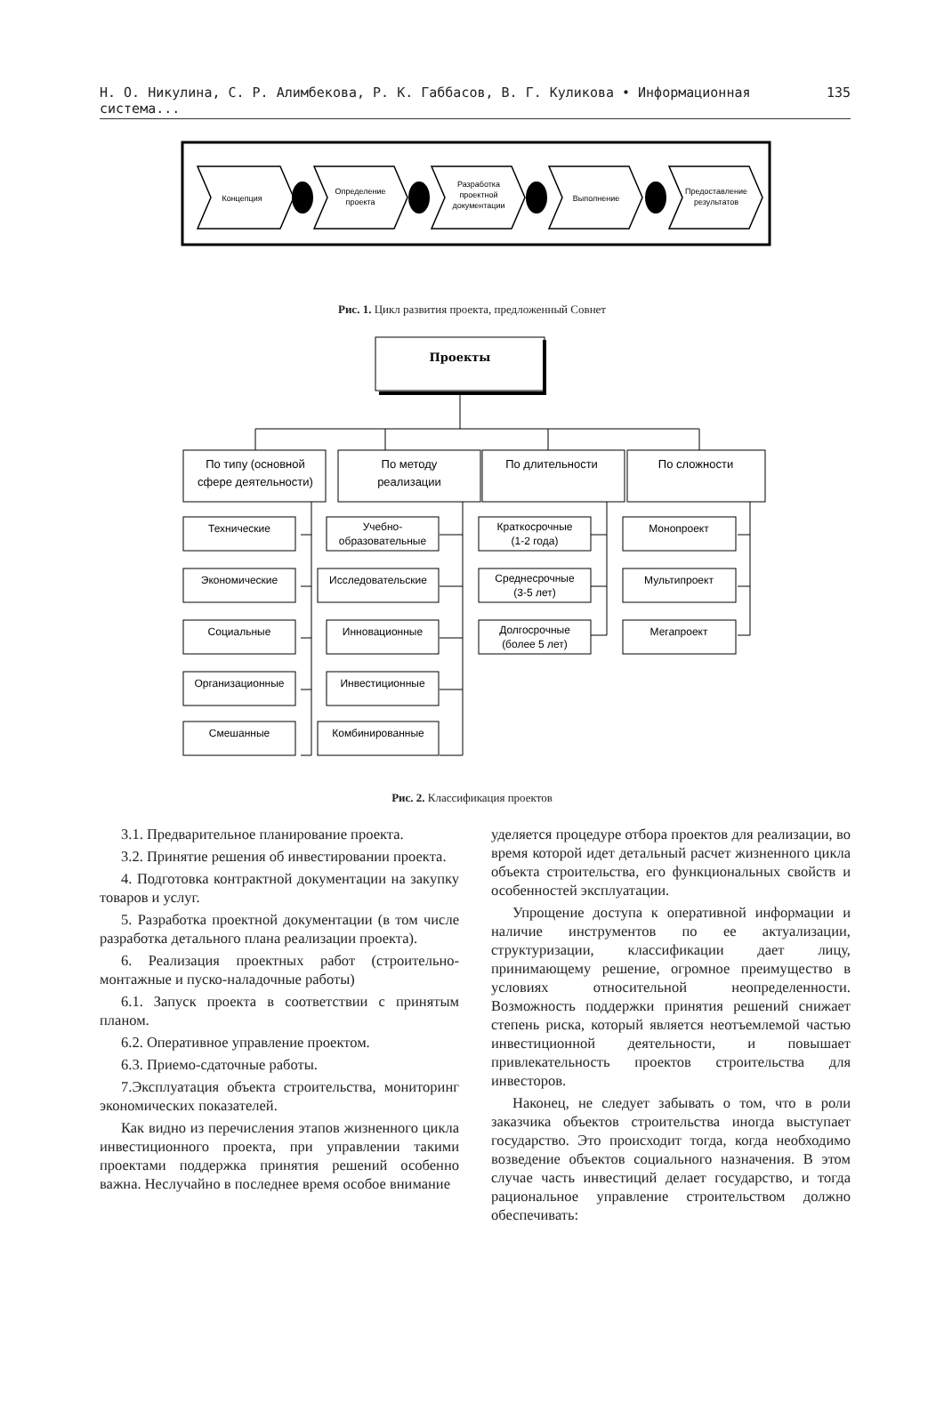Н. О. Никулина, С. Р. Алимбекова, Р. К. Габбасов, В. Г. Куликова • Информационная система... 135
Концепция
Определение
проекта
Разработка
проектной
документации
Выполнение
Предоставление
результатов
Рис. 1. Цикл развития проекта, предложенный Совнет
Проекты
По типу (основной
сфере деятельности)
По методу
реализации
По длительности
По сложности
Технические
Экономические
Социальные
Организационные
Смешанные
Учебно-
образовательные
Исследовательские
Инновационные
Инвестиционные
Комбинированные
Краткосрочные
(1-2 года)
Среднесрочные
(3-5 лет)
Долгосрочные
(более 5 лет)
Монопроект
Мультипроект
Мегапроект
Рис. 2. Классификация проектов
3.1. Предварительное планирование проекта.
3.2. Принятие решения об инвестировании проекта.
4. Подготовка контрактной документации на закупку товаров и услуг.
5. Разработка проектной документации (в том числе разработка детального плана реализации проекта).
6. Реализация проектных работ (строительно-монтажные и пуско-наладочные работы)
6.1. Запуск проекта в соответствии с принятым планом.
6.2. Оперативное управление проектом.
6.3. Приемо-сдаточные работы.
7.Эксплуатация объекта строительства, мониторинг экономических показателей.
Как видно из перечисления этапов жизненного цикла инвестиционного проекта, при управлении такими проектами поддержка принятия решений особенно важна. Неслучайно в последнее время особое внимание
уделяется процедуре отбора проектов для реализации, во время которой идет детальный расчет жизненного цикла объекта строительства, его функциональных свойств и особенностей эксплуатации.
Упрощение доступа к оперативной информации и наличие инструментов по ее актуализации, структуризации, классификации дает лицу, принимающему решение, огромное преимущество в условиях относительной неопределенности. Возможность поддержки принятия решений снижает степень риска, который является неотъемлемой частью инвестиционной деятельности, и повышает привлекательность проектов строительства для инвесторов.
Наконец, не следует забывать о том, что в роли заказчика объектов строительства иногда выступает государство. Это происходит тогда, когда необходимо возведение объектов социального назначения. В этом случае часть инвестиций делает государство, и тогда рациональное управление строительством должно обеспечивать: